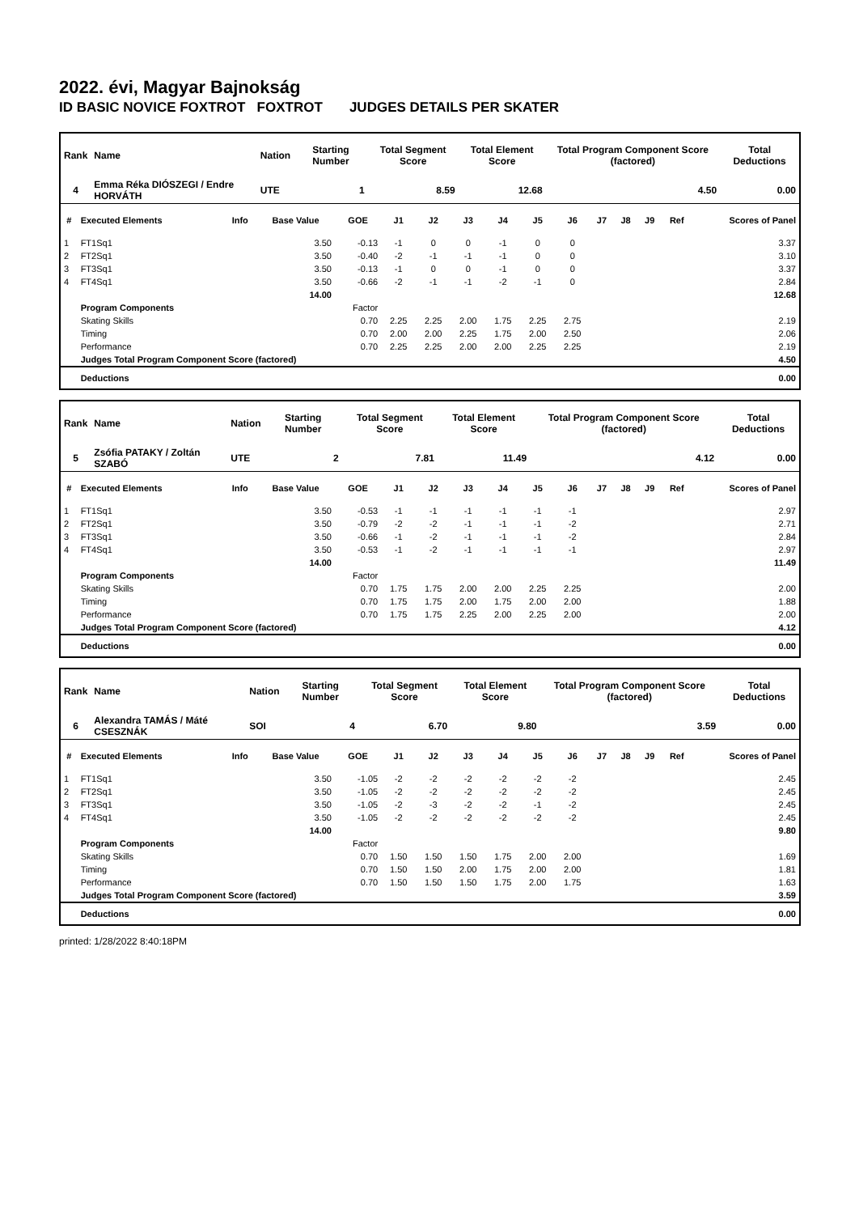2022. évi, Magyar Bajnokság
ID BASIC NOVICE FOXTROT FOXTROT JUDGES DETAILS PER SKATER
| Rank | Name | | | Nation | Starting Number | Total Segment Score | Total Element Score | Total Program Component Score (factored) | Total Deductions |
| --- | --- | --- | --- | --- | --- | --- | --- | --- | --- |
| 4 | Emma Réka DIÓSZEGI / Endre HORVÁTH | | | UTE | 1 | 8.59 | 12.68 | 4.50 | 0.00 |
| # | Executed Elements | Info | Base Value | GOE | J1 | J2 | J3 | J4 | J5 | J6 | J7 | J8 | J9 | Ref | Scores of Panel |
| --- | --- | --- | --- | --- | --- | --- | --- | --- | --- | --- | --- | --- | --- | --- | --- |
| 1 | FT1Sq1 | | 3.50 | -0.13 | -1 | 0 | 0 | -1 | 0 | 0 | | | | | 3.37 |
| 2 | FT2Sq1 | | 3.50 | -0.40 | -2 | -1 | -1 | -1 | 0 | 0 | | | | | 3.10 |
| 3 | FT3Sq1 | | 3.50 | -0.13 | -1 | 0 | 0 | -1 | 0 | 0 | | | | | 3.37 |
| 4 | FT4Sq1 | | 3.50 | -0.66 | -2 | -1 | -1 | -2 | -1 | 0 | | | | | 2.84 |
| | | | 14.00 | | | | | | | | | | | | 12.68 |
| | Program Components | | | Factor | | | | | | | | | | | |
| | Skating Skills | | | 0.70 | 2.25 | 2.25 | 2.00 | 1.75 | 2.25 | 2.75 | | | | | 2.19 |
| | Timing | | | 0.70 | 2.00 | 2.00 | 2.25 | 1.75 | 2.00 | 2.50 | | | | | 2.06 |
| | Performance | | | 0.70 | 2.25 | 2.25 | 2.00 | 2.00 | 2.25 | 2.25 | | | | | 2.19 |
| | Judges Total Program Component Score (factored) | | | | | | | | | | | | | | 4.50 |
| | Deductions | | | | | | | | | | | | | | 0.00 |
| Rank | Name | | | Nation | Starting Number | Total Segment Score | Total Element Score | Total Program Component Score (factored) | Total Deductions |
| --- | --- | --- | --- | --- | --- | --- | --- | --- | --- |
| 5 | Zsófia PATAKY / Zoltán SZABÓ | | | UTE | 2 | 7.81 | 11.49 | 4.12 | 0.00 |
| # | Executed Elements | Info | Base Value | GOE | J1 | J2 | J3 | J4 | J5 | J6 | J7 | J8 | J9 | Ref | Scores of Panel |
| --- | --- | --- | --- | --- | --- | --- | --- | --- | --- | --- | --- | --- | --- | --- | --- |
| 1 | FT1Sq1 | | 3.50 | -0.53 | -1 | -1 | -1 | -1 | -1 | -1 | | | | | 2.97 |
| 2 | FT2Sq1 | | 3.50 | -0.79 | -2 | -2 | -1 | -1 | -1 | -2 | | | | | 2.71 |
| 3 | FT3Sq1 | | 3.50 | -0.66 | -1 | -2 | -1 | -1 | -1 | -2 | | | | | 2.84 |
| 4 | FT4Sq1 | | 3.50 | -0.53 | -1 | -2 | -1 | -1 | -1 | -1 | | | | | 2.97 |
| | | | 14.00 | | | | | | | | | | | | 11.49 |
| | Program Components | | | Factor | | | | | | | | | | | |
| | Skating Skills | | | 0.70 | 1.75 | 1.75 | 2.00 | 2.00 | 2.25 | 2.25 | | | | | 2.00 |
| | Timing | | | 0.70 | 1.75 | 1.75 | 2.00 | 1.75 | 2.00 | 2.00 | | | | | 1.88 |
| | Performance | | | 0.70 | 1.75 | 1.75 | 2.25 | 2.00 | 2.25 | 2.00 | | | | | 2.00 |
| | Judges Total Program Component Score (factored) | | | | | | | | | | | | | | 4.12 |
| | Deductions | | | | | | | | | | | | | | 0.00 |
| Rank | Name | | | Nation | Starting Number | Total Segment Score | Total Element Score | Total Program Component Score (factored) | Total Deductions |
| --- | --- | --- | --- | --- | --- | --- | --- | --- | --- |
| 6 | Alexandra TAMÁS / Máté CSESZNÁK | | | SOI | 4 | 6.70 | 9.80 | 3.59 | 0.00 |
| # | Executed Elements | Info | Base Value | GOE | J1 | J2 | J3 | J4 | J5 | J6 | J7 | J8 | J9 | Ref | Scores of Panel |
| --- | --- | --- | --- | --- | --- | --- | --- | --- | --- | --- | --- | --- | --- | --- | --- |
| 1 | FT1Sq1 | | 3.50 | -1.05 | -2 | -2 | -2 | -2 | -2 | -2 | | | | | 2.45 |
| 2 | FT2Sq1 | | 3.50 | -1.05 | -2 | -2 | -2 | -2 | -2 | -2 | | | | | 2.45 |
| 3 | FT3Sq1 | | 3.50 | -1.05 | -2 | -3 | -2 | -2 | -1 | -2 | | | | | 2.45 |
| 4 | FT4Sq1 | | 3.50 | -1.05 | -2 | -2 | -2 | -2 | -2 | -2 | | | | | 2.45 |
| | | | 14.00 | | | | | | | | | | | | 9.80 |
| | Program Components | | | Factor | | | | | | | | | | | |
| | Skating Skills | | | 0.70 | 1.50 | 1.50 | 1.50 | 1.75 | 2.00 | 2.00 | | | | | 1.69 |
| | Timing | | | 0.70 | 1.50 | 1.50 | 2.00 | 1.75 | 2.00 | 2.00 | | | | | 1.81 |
| | Performance | | | 0.70 | 1.50 | 1.50 | 1.50 | 1.75 | 2.00 | 1.75 | | | | | 1.63 |
| | Judges Total Program Component Score (factored) | | | | | | | | | | | | | | 3.59 |
| | Deductions | | | | | | | | | | | | | | 0.00 |
printed: 1/28/2022 8:40:18PM